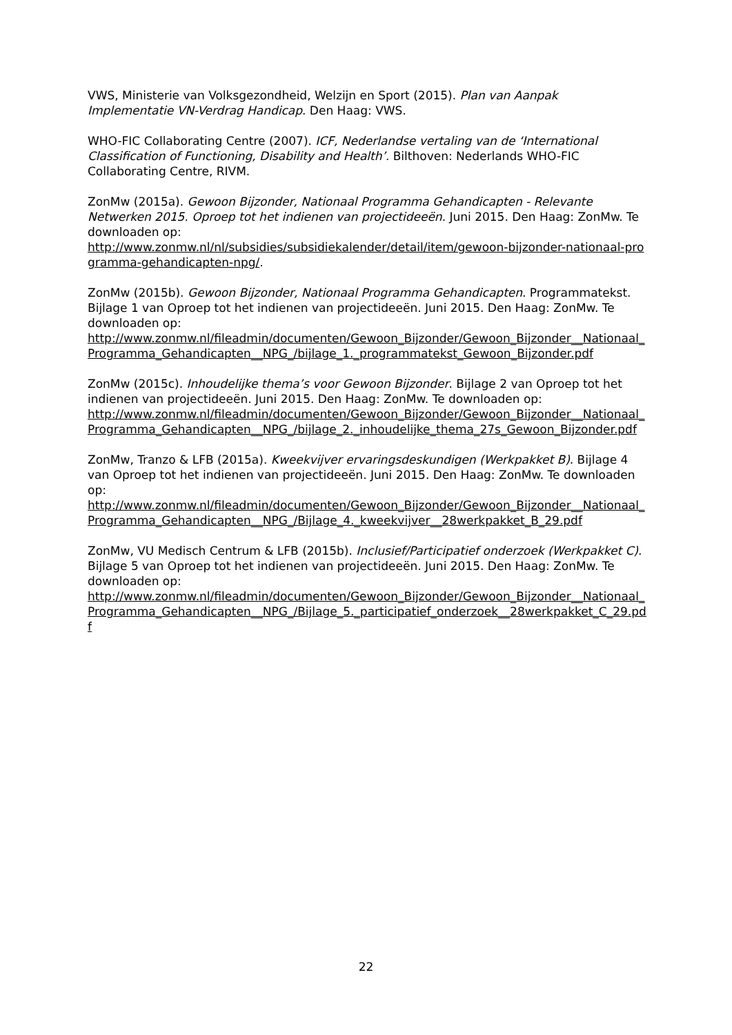VWS, Ministerie van Volksgezondheid, Welzijn en Sport (2015). Plan van Aanpak Implementatie VN-Verdrag Handicap. Den Haag: VWS.
WHO-FIC Collaborating Centre (2007). ICF, Nederlandse vertaling van de ‘International Classification of Functioning, Disability and Health’. Bilthoven: Nederlands WHO-FIC Collaborating Centre, RIVM.
ZonMw (2015a). Gewoon Bijzonder, Nationaal Programma Gehandicapten - Relevante Netwerken 2015. Oproep tot het indienen van projectideeën. Juni 2015. Den Haag: ZonMw. Te downloaden op:
http://www.zonmw.nl/nl/subsidies/subsidiekalender/detail/item/gewoon-bijzonder-nationaal-programma-gehandicapten-npg/.
ZonMw (2015b). Gewoon Bijzonder, Nationaal Programma Gehandicapten. Programmatekst. Bijlage 1 van Oproep tot het indienen van projectideeën. Juni 2015. Den Haag: ZonMw. Te downloaden op:
http://www.zonmw.nl/fileadmin/documenten/Gewoon_Bijzonder/Gewoon_Bijzonder__Nationaal_Programma_Gehandicapten__NPG_/bijlage_1._programmatekst_Gewoon_Bijzonder.pdf
ZonMw (2015c). Inhoudelijke thema’s voor Gewoon Bijzonder. Bijlage 2 van Oproep tot het indienen van projectideeën. Juni 2015. Den Haag: ZonMw. Te downloaden op:
http://www.zonmw.nl/fileadmin/documenten/Gewoon_Bijzonder/Gewoon_Bijzonder__Nationaal_Programma_Gehandicapten__NPG_/bijlage_2._inhoudelijke_thema_27s_Gewoon_Bijzonder.pdf
ZonMw, Tranzo & LFB (2015a). Kweekvijver ervaringsdeskundigen (Werkpakket B). Bijlage 4 van Oproep tot het indienen van projectideeën. Juni 2015. Den Haag: ZonMw. Te downloaden op:
http://www.zonmw.nl/fileadmin/documenten/Gewoon_Bijzonder/Gewoon_Bijzonder__Nationaal_Programma_Gehandicapten__NPG_/Bijlage_4._kweekvijver__28werkpakket_B_29.pdf
ZonMw, VU Medisch Centrum & LFB (2015b). Inclusief/Participatief onderzoek (Werkpakket C). Bijlage 5 van Oproep tot het indienen van projectideeën. Juni 2015. Den Haag: ZonMw. Te downloaden op:
http://www.zonmw.nl/fileadmin/documenten/Gewoon_Bijzonder/Gewoon_Bijzonder__Nationaal_Programma_Gehandicapten__NPG_/Bijlage_5._participatief_onderzoek__28werkpakket_C_29.pdf
22